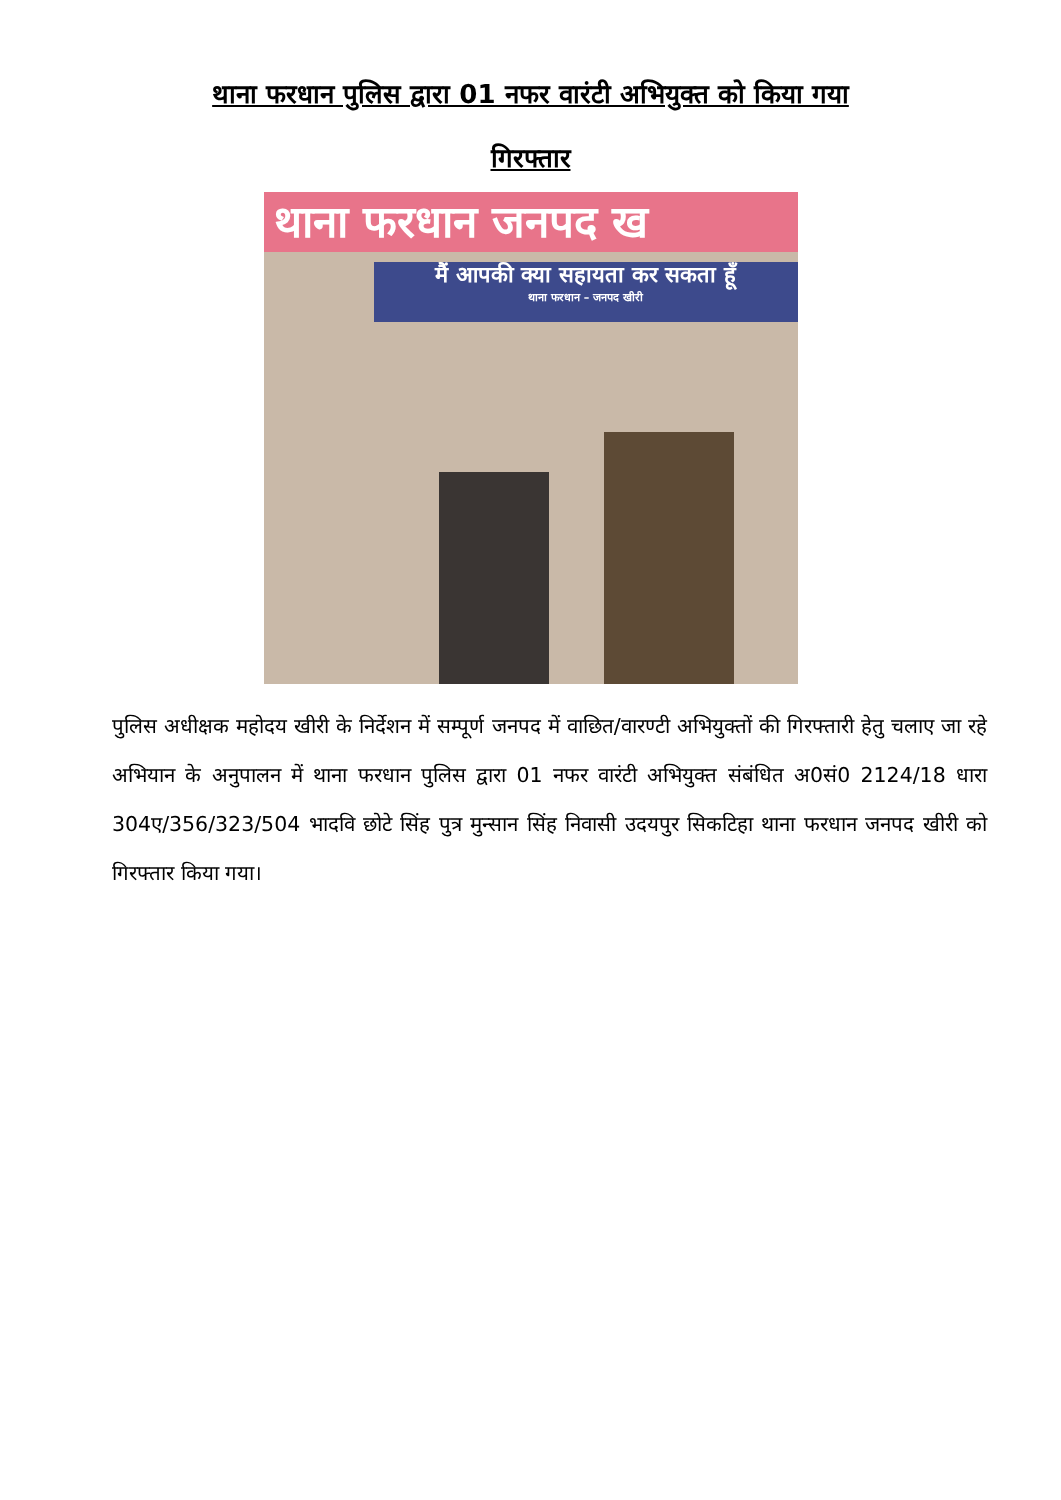थाना फरधान पुलिस द्वारा 01 नफर वारंटी अभियुक्त को किया गया
गिरफ्तार
थाना फरधान जनपद ख
मैं आपकी क्या सहायता कर सकता हूँ
थाना फरधान – जनपद खीरी
पुलिस अधीक्षक महोदय खीरी के निर्देशन में सम्पूर्ण जनपद में वाछित/वारण्टी अभियुक्तों की गिरफ्तारी हेतु चलाए जा रहे अभियान के अनुपालन में थाना फरधान पुलिस द्वारा 01 नफर वारंटी अभियुक्त संबंधित अ0सं0 2124/18 धारा 304ए/356/323/504 भादवि छोटे सिंह पुत्र मुन्सान सिंह निवासी उदयपुर सिकटिहा थाना फरधान जनपद खीरी को गिरफ्तार किया गया।